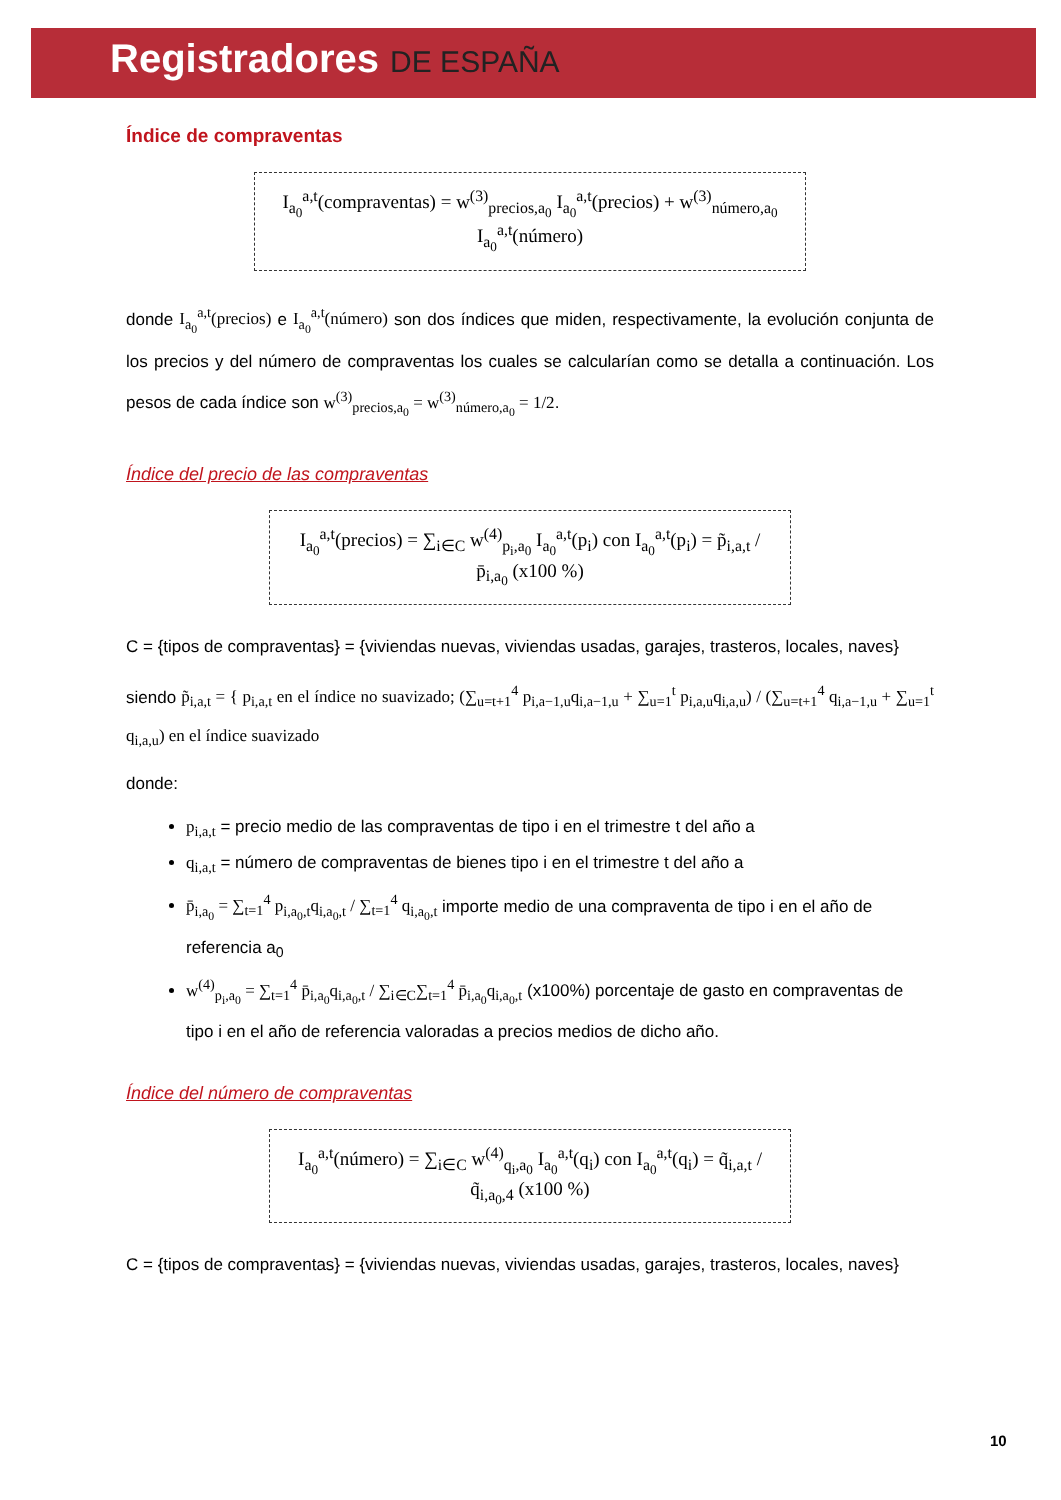Registradores DE ESPAÑA
Índice de compraventas
I<sub>a<sub>0</sub></sub><sup>a,t</sup>(compraventas) = w<sup>(3)</sup><sub>precios,a<sub>0</sub></sub> I<sub>a<sub>0</sub></sub><sup>a,t</sup>(precios) + w<sup>(3)</sup><sub>número,a<sub>0</sub></sub> I<sub>a<sub>0</sub></sub><sup>a,t</sup>(número)
donde I<sub>a<sub>0</sub></sub><sup>a,t</sup>(precios) e I<sub>a<sub>0</sub></sub><sup>a,t</sup>(número) son dos índices que miden, respectivamente, la evolución conjunta de los precios y del número de compraventas los cuales se calcularían como se detalla a continuación. Los pesos de cada índice son w<sup>(3)</sup><sub>precios,a<sub>0</sub></sub> = w<sup>(3)</sup><sub>número,a<sub>0</sub></sub> = 1/2.
Índice del precio de las compraventas
I<sub>a<sub>0</sub></sub><sup>a,t</sup>(precios) = ∑<sub>i∈C</sub> w<sup>(4)</sup><sub>p<sub>i</sub>,a<sub>0</sub></sub> I<sub>a<sub>0</sub></sub><sup>a,t</sup>(p<sub>i</sub>) con I<sub>a<sub>0</sub></sub><sup>a,t</sup>(p<sub>i</sub>) = p̃<sub>i,a,t</sub> / p̄<sub>i,a<sub>0</sub></sub> (x100 %)
C = {tipos de compraventas} = {viviendas nuevas, viviendas usadas, garajes, trasteros, locales, naves}
siendo p̃<sub>i,a,t</sub> = { p<sub>i,a,t</sub> en el índice no suavizado; (∑<sub>u=t+1</sub><sup>4</sup> p<sub>i,a−1,u</sub>q<sub>i,a−1,u</sub> + ∑<sub>u=1</sub><sup>t</sup> p<sub>i,a,u</sub>q<sub>i,a,u</sub>) / (∑<sub>u=t+1</sub><sup>4</sup> q<sub>i,a−1,u</sub> + ∑<sub>u=1</sub><sup>t</sup> q<sub>i,a,u</sub>) en el índice suavizado
donde:
p<sub>i,a,t</sub> = precio medio de las compraventas de tipo i en el trimestre t del año a
q<sub>i,a,t</sub> = número de compraventas de bienes tipo i en el trimestre t del año a
p̄<sub>i,a<sub>0</sub></sub> = ∑<sub>t=1</sub><sup>4</sup> p<sub>i,a<sub>0</sub>,t</sub>q<sub>i,a<sub>0</sub>,t</sub> / ∑<sub>t=1</sub><sup>4</sup> q<sub>i,a<sub>0</sub>,t</sub> importe medio de una compraventa de tipo i en el año de referencia a<sub>0</sub>
w<sup>(4)</sup><sub>p<sub>i</sub>,a<sub>0</sub></sub> = ∑<sub>t=1</sub><sup>4</sup> p̄<sub>i,a<sub>0</sub></sub>q<sub>i,a<sub>0</sub>,t</sub> / ∑<sub>i∈C</sub>∑<sub>t=1</sub><sup>4</sup> p̄<sub>i,a<sub>0</sub></sub>q<sub>i,a<sub>0</sub>,t</sub> (x100%) porcentaje de gasto en compraventas de tipo i en el año de referencia valoradas a precios medios de dicho año.
Índice del número de compraventas
I<sub>a<sub>0</sub></sub><sup>a,t</sup>(número) = ∑<sub>i∈C</sub> w<sup>(4)</sup><sub>q<sub>i</sub>,a<sub>0</sub></sub> I<sub>a<sub>0</sub></sub><sup>a,t</sup>(q<sub>i</sub>) con I<sub>a<sub>0</sub></sub><sup>a,t</sup>(q<sub>i</sub>) = q̃<sub>i,a,t</sub> / q̃<sub>i,a<sub>0</sub>,4</sub> (x100 %)
C = {tipos de compraventas} = {viviendas nuevas, viviendas usadas, garajes, trasteros, locales, naves}
10